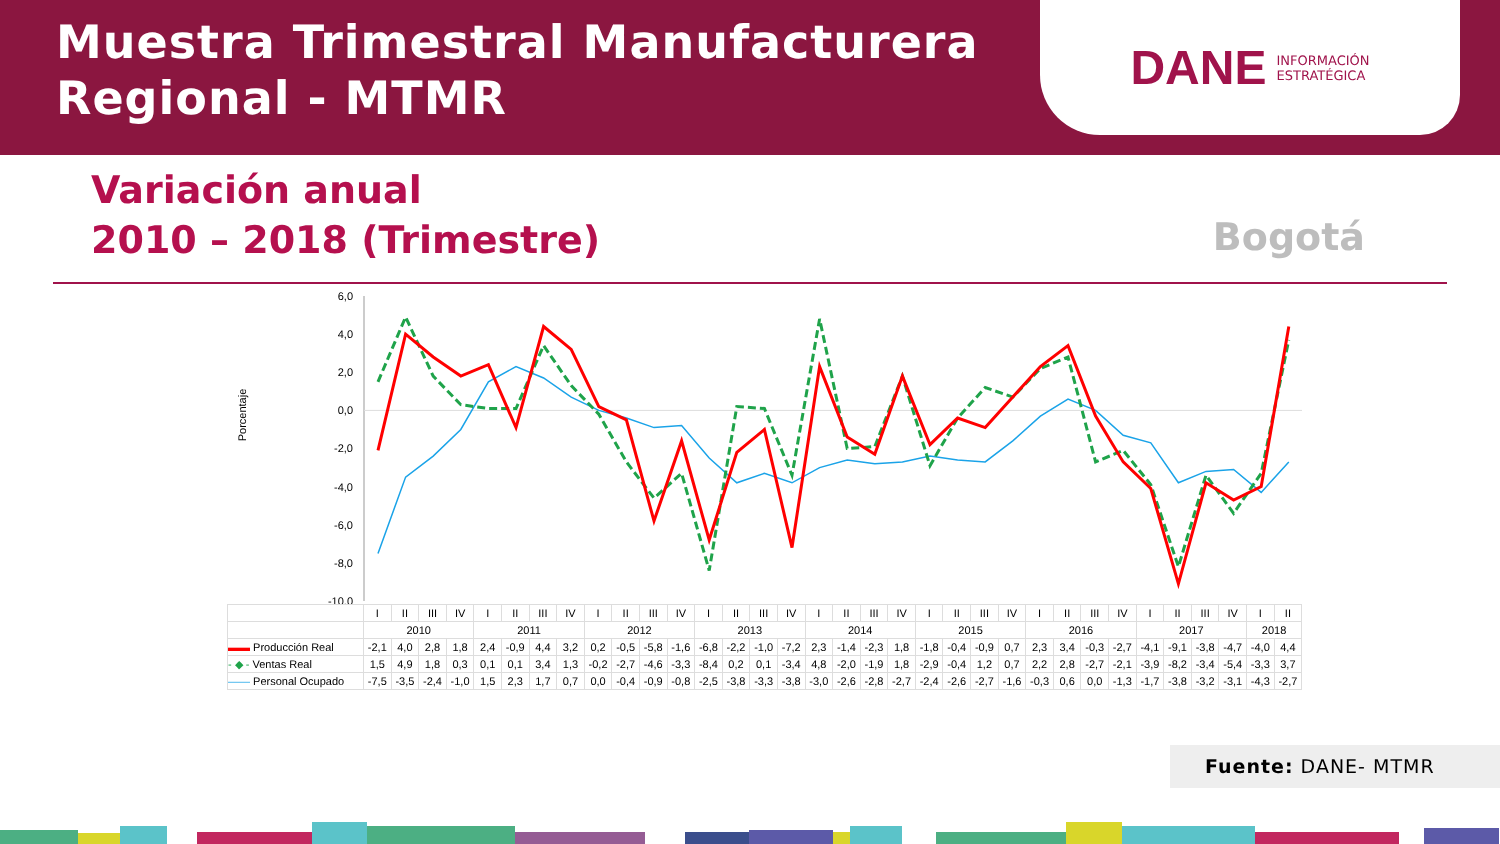Muestra Trimestral Manufacturera
Regional - MTMR
DANE INFORMACIÓN
ESTRATÉGICA
Variación anual
2010 – 2018 (Trimestre)
Bogotá
6,0
4,0
2,0
0,0
-2,0
-4,0
-6,0
-8,0
-10,0
Porcentaje
| | I | II | III | IV | I | II | III | IV | I | II | III | IV | I | II | III | IV | I | II | III | IV | I | II | III | IV | I | II | III | IV | I | II | III | IV | I | II |
| | 2010 | | | | 2011 | | | | 2012 | | | | 2013 | | | | 2014 | | | | 2015 | | | | 2016 | | | | 2017 | | | | 2018 | |
| ▬▬ Producción Real | -2,1 | 4,0 | 2,8 | 1,8 | 2,4 | -0,9 | 4,4 | 3,2 | 0,2 | -0,5 | -5,8 | -1,6 | -6,8 | -2,2 | -1,0 | -7,2 | 2,3 | -1,4 | -2,3 | 1,8 | -1,8 | -0,4 | -0,9 | 0,7 | 2,3 | 3,4 | -0,3 | -2,7 | -4,1 | -9,1 | -3,8 | -4,7 | -4,0 | 4,4 |
| - ◆ - Ventas Real | 1,5 | 4,9 | 1,8 | 0,3 | 0,1 | 0,1 | 3,4 | 1,3 | -0,2 | -2,7 | -4,6 | -3,3 | -8,4 | 0,2 | 0,1 | -3,4 | 4,8 | -2,0 | -1,9 | 1,8 | -2,9 | -0,4 | 1,2 | 0,7 | 2,2 | 2,8 | -2,7 | -2,1 | -3,9 | -8,2 | -3,4 | -5,4 | -3,3 | 3,7 |
| —— Personal Ocupado | -7,5 | -3,5 | -2,4 | -1,0 | 1,5 | 2,3 | 1,7 | 0,7 | 0,0 | -0,4 | -0,9 | -0,8 | -2,5 | -3,8 | -3,3 | -3,8 | -3,0 | -2,6 | -2,8 | -2,7 | -2,4 | -2,6 | -2,7 | -1,6 | -0,3 | 0,6 | 0,0 | -1,3 | -1,7 | -3,8 | -3,2 | -3,1 | -4,3 | -2,7 |
Fuente: DANE- MTMR